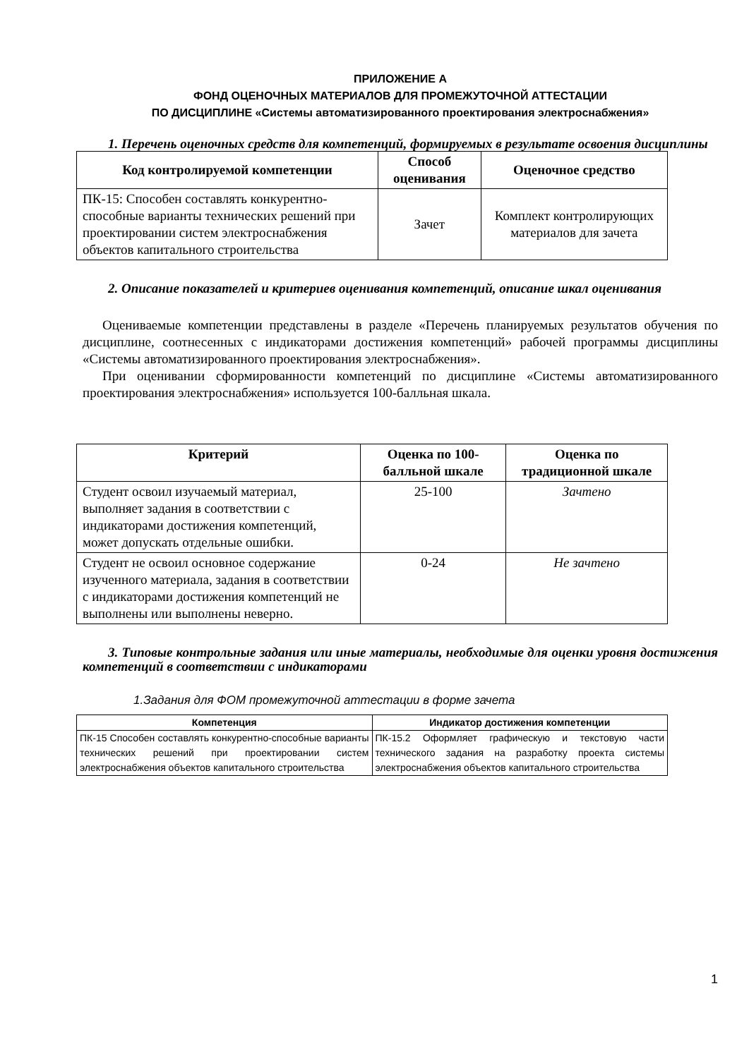ПРИЛОЖЕНИЕ А
ФОНД ОЦЕНОЧНЫХ МАТЕРИАЛОВ ДЛЯ ПРОМЕЖУТОЧНОЙ АТТЕСТАЦИИ
ПО ДИСЦИПЛИНЕ «Системы автоматизированного проектирования электроснабжения»
1. Перечень оценочных средств для компетенций, формируемых в результате освоения дисциплины
| Код контролируемой компетенции | Способ оценивания | Оценочное средство |
| --- | --- | --- |
| ПК-15: Способен составлять конкурентно-способные варианты технических решений при проектировании систем электроснабжения объектов капитального строительства | Зачет | Комплект контролирующих материалов для зачета |
2. Описание показателей и критериев оценивания компетенций, описание шкал оценивания
Оцениваемые компетенции представлены в разделе «Перечень планируемых результатов обучения по дисциплине, соотнесенных с индикаторами достижения компетенций» рабочей программы дисциплины «Системы автоматизированного проектирования электроснабжения».
При оценивании сформированности компетенций по дисциплине «Системы автоматизированного проектирования электроснабжения» используется 100-балльная шкала.
| Критерий | Оценка по 100-балльной шкале | Оценка по традиционной шкале |
| --- | --- | --- |
| Студент освоил изучаемый материал, выполняет задания в соответствии с индикаторами достижения компетенций, может допускать отдельные ошибки. | 25-100 | Зачтено |
| Студент не освоил основное содержание изученного материала, задания в соответствии с индикаторами достижения компетенций не выполнены или выполнены неверно. | 0-24 | Не зачтено |
3. Типовые контрольные задания или иные материалы, необходимые для оценки уровня достижения компетенций в соответствии с индикаторами
1.Задания для ФОМ промежуточной аттестации в форме зачета
| Компетенция | Индикатор достижения компетенции |
| --- | --- |
| ПК-15 Способен составлять конкурентно-способные варианты технических решений при проектировании систем электроснабжения объектов капитального строительства | ПК-15.2 Оформляет графическую и текстовую части технического задания на разработку проекта системы электроснабжения объектов капитального строительства |
1